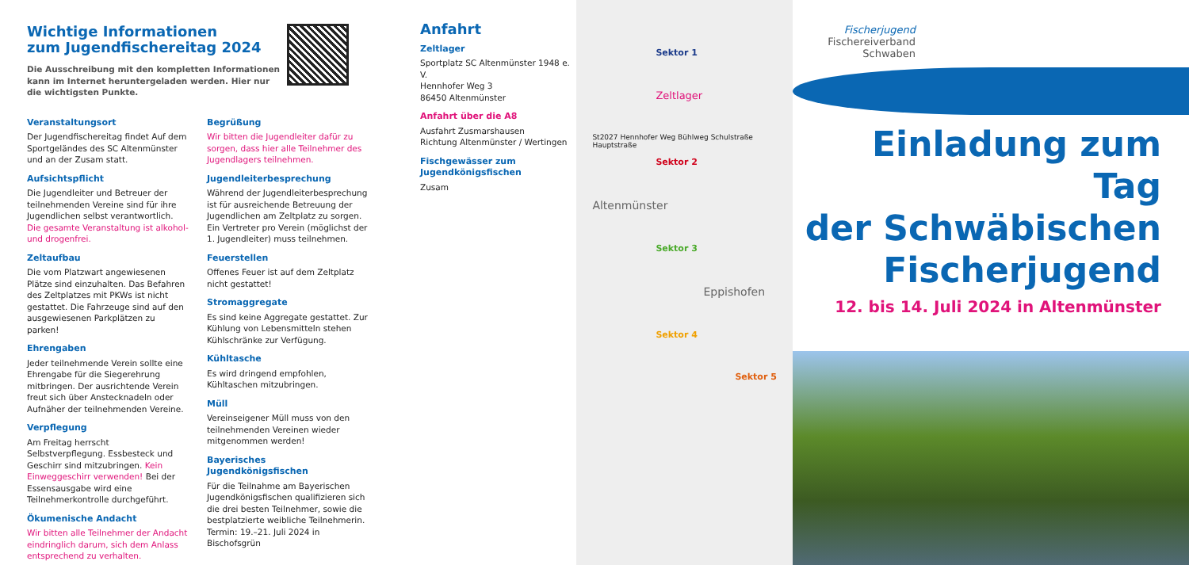Wichtige Informationen
zum Jugendfischereitag 2024
Die Ausschreibung mit den kompletten Informationen kann im Internet heruntergeladen werden. Hier nur die wichtigsten Punkte.
Veranstaltungsort
Der Jugendfischereitag findet Auf dem Sportgeländes des SC Altenmünster und an der Zusam statt.
Aufsichtspflicht
Die Jugendleiter und Betreuer der teilnehmenden Vereine sind für ihre Jugendlichen selbst verantwortlich. Die gesamte Veranstaltung ist alkohol- und drogenfrei.
Zeltaufbau
Die vom Platzwart angewiesenen Plätze sind einzuhalten. Das Befahren des Zeltplatzes mit PKWs ist nicht gestattet. Die Fahrzeuge sind auf den ausgewiesenen Parkplätzen zu parken!
Ehrengaben
Jeder teilnehmende Verein sollte eine Ehrengabe für die Siegerehrung mitbringen. Der ausrichtende Verein freut sich über Anstecknadeln oder Aufnäher der teilnehmenden Vereine.
Verpflegung
Am Freitag herrscht Selbstverpflegung. Essbesteck und Geschirr sind mitzubringen. Kein Einweggeschirr verwenden! Bei der Essensausgabe wird eine Teilnehmerkontrolle durchgeführt.
Ökumenische Andacht
Wir bitten alle Teilnehmer der Andacht eindringlich darum, sich dem Anlass entsprechend zu verhalten.
Begrüßung
Wir bitten die Jugendleiter dafür zu sorgen, dass hier alle Teilnehmer des Jugendlagers teilnehmen.
Jugendleiterbesprechung
Während der Jugendleiterbesprechung ist für ausreichende Betreuung der Jugendlichen am Zeltplatz zu sorgen. Ein Vertreter pro Verein (möglichst der 1. Jugendleiter) muss teilnehmen.
Feuerstellen
Offenes Feuer ist auf dem Zeltplatz nicht gestattet!
Stromaggregate
Es sind keine Aggregate gestattet. Zur Kühlung von Lebensmitteln stehen Kühlschränke zur Verfügung.
Kühltasche
Es wird dringend empfohlen, Kühltaschen mitzubringen.
Müll
Vereinseigener Müll muss von den teilnehmenden Vereinen wieder mitgenommen werden!
Bayerisches Jugendkönigsfischen
Für die Teilnahme am Bayerischen Jugendkönigsfischen qualifizieren sich die drei besten Teilnehmer, sowie die bestplatzierte weibliche Teilnehmerin. Termin: 19.–21. Juli 2024 in Bischofsgrün
Anfahrt
Zeltlager
Sportplatz SC Altenmünster 1948 e. V.
Hennhofer Weg 3
86450 Altenmünster
Anfahrt über die A8
Ausfahrt Zusmarshausen
Richtung Altenmünster / Wertingen
Fischgewässer zum Jugendkönigsfischen
Zusam
Sektor 1
Zeltlager
St2027 Hennhofer Weg Bühlweg Schulstraße Hauptstraße
Sektor 2
Altenmünster
Sektor 3
Eppishofen
Sektor 4
Sektor 5
Fischerjugend
Fischereiverband
Schwaben
Einladung zum Tag
der Schwäbischen
Fischerjugend
12. bis 14. Juli 2024 in Altenmünster